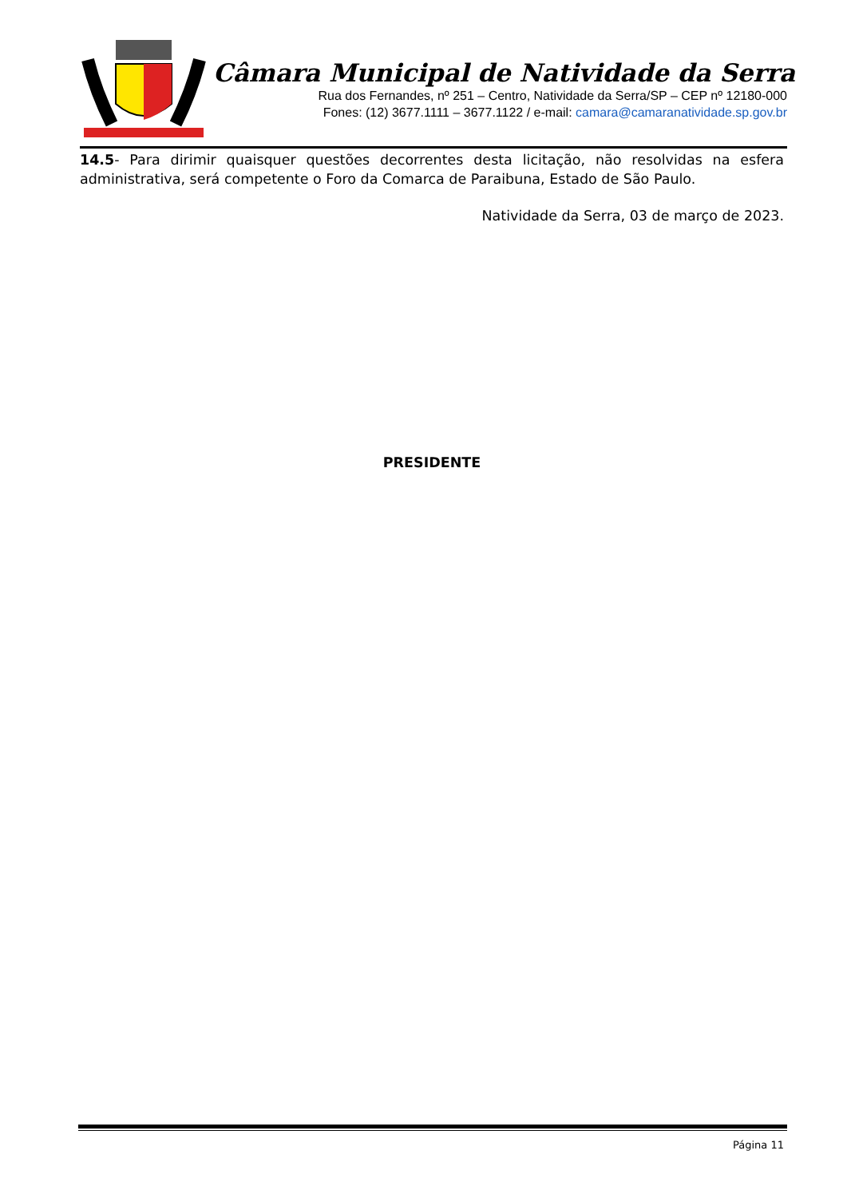Câmara Municipal de Natividade da Serra
Rua dos Fernandes, nº 251 – Centro, Natividade da Serra/SP – CEP nº 12180-000
Fones: (12) 3677.1111 – 3677.1122 / e-mail: camara@camaranatividade.sp.gov.br
14.5- Para dirimir quaisquer questões decorrentes desta licitação, não resolvidas na esfera administrativa, será competente o Foro da Comarca de Paraibuna, Estado de São Paulo.
Natividade da Serra, 03 de março de 2023.
PRESIDENTE
Página 11